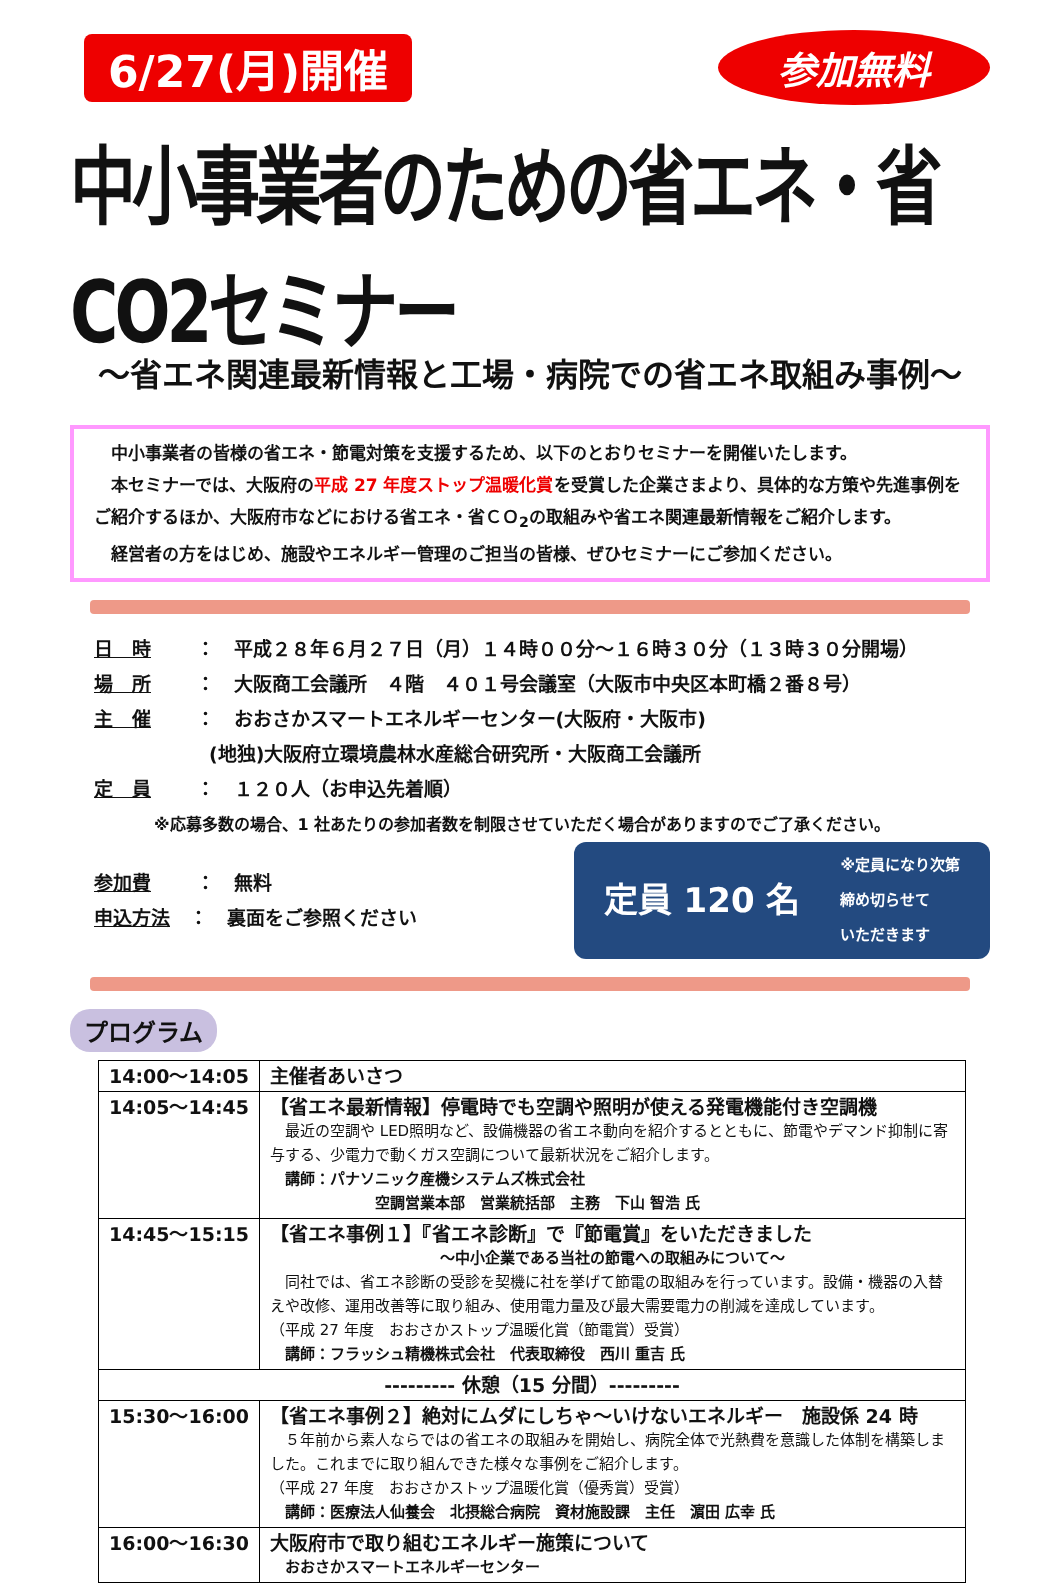6/27(月)開催
参加無料
中小事業者のための省エネ・省CO2セミナー
～省エネ関連最新情報と工場・病院での省エネ取組み事例～
中小事業者の皆様の省エネ・節電対策を支援するため、以下のとおりセミナーを開催いたします。
本セミナーでは、大阪府の平成 27 年度ストップ温暖化賞を受賞した企業さまより、具体的な方策や先進事例をご紹介するほか、大阪府市などにおける省エネ・省ＣＯ<sub>2</sub>の取組みや省エネ関連最新情報をご紹介します。
経営者の方をはじめ、施設やエネルギー管理のご担当の皆様、ぜひセミナーにご参加ください。
日　時 ：　平成２８年６月２７日（月）１４時００分～１６時３０分（１３時３０分開場）
場　所 ：　大阪商工会議所　４階　４０１号会議室（大阪市中央区本町橋２番８号）
主　催 ：　おおさかスマートエネルギーセンター(大阪府・大阪市)
(地独)大阪府立環境農林水産総合研究所・大阪商工会議所
定　員 ：　１２０人（お申込先着順）
※応募多数の場合、1 社あたりの参加者数を制限させていただく場合がありますのでご了承ください。
参加費 ：　無料
申込方法 ：　裏面をご参照ください
定員 120 名 ※定員になり次第
締め切らせて
いただきます
プログラム
| 14:00～14:05 | 主催者あいさつ |
| 14:05～14:45 | 【省エネ最新情報】停電時でも空調や照明が使える発電機能付き空調機 最近の空調や LED照明など、設備機器の省エネ動向を紹介するとともに、節電やデマンド抑制に寄与する、少電力で動くガス空調について最新状況をご紹介します。 講師：パナソニック産機システムズ株式会社 空調営業本部 営業統括部 主務 下山 智浩 氏 |
| 14:45～15:15 | 【省エネ事例１】『省エネ診断』で『節電賞』をいただきました ～中小企業である当社の節電への取組みについて～ 同社では、省エネ診断の受診を契機に社を挙げて節電の取組みを行っています。設備・機器の入替えや改修、運用改善等に取り組み、使用電力量及び最大需要電力の削減を達成しています。 （平成 27 年度 おおさかストップ温暖化賞（節電賞）受賞） 講師：フラッシュ精機株式会社 代表取締役 西川 重吉 氏 |
| --------- 休憩（15 分間）--------- | |
| 15:30～16:00 | 【省エネ事例２】絶対にムダにしちゃ～いけないエネルギー 施設係 24 時 ５年前から素人ならではの省エネの取組みを開始し、病院全体で光熱費を意識した体制を構築しました。これまでに取り組んできた様々な事例をご紹介します。 （平成 27 年度 おおさかストップ温暖化賞（優秀賞）受賞） 講師：医療法人仙養会 北摂総合病院 資材施設課 主任 濵田 広幸 氏 |
| 16:00～16:30 | 大阪府市で取り組むエネルギー施策について おおさかスマートエネルギーセンター |